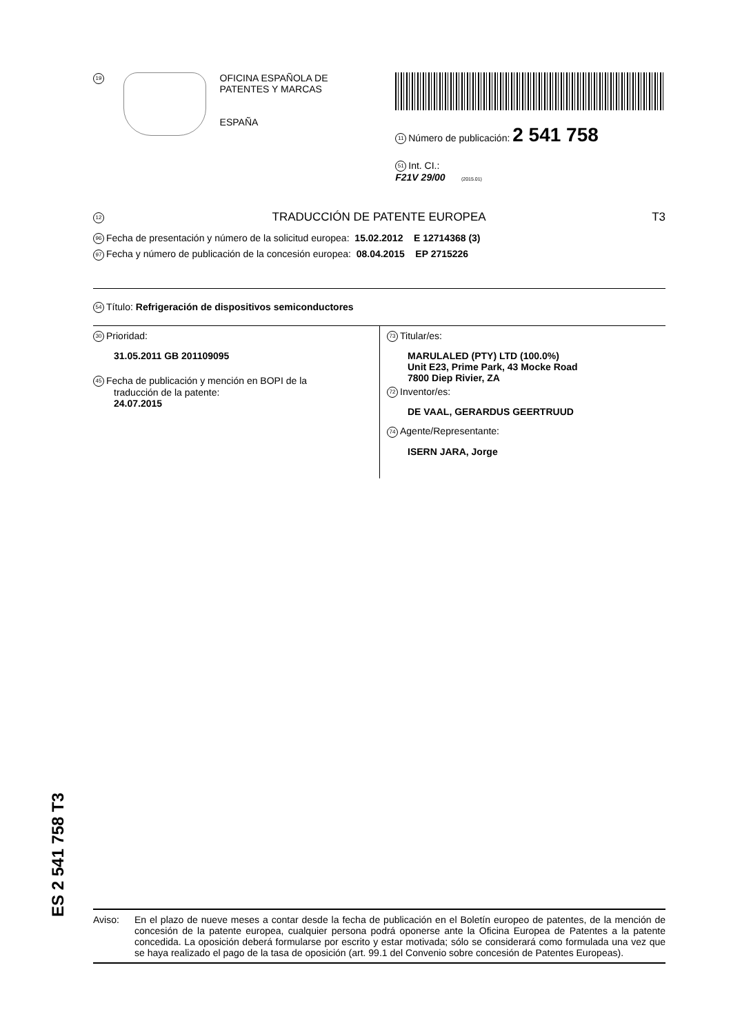19
OFICINA ESPAÑOLA DE
PATENTES Y MARCAS
ESPAÑA
11 Número de publicación: 2 541 758
51 Int. CI.:
F21V 29/00 (2015.01)
12 TRADUCCIÓN DE PATENTE EUROPEA T3
96 Fecha de presentación y número de la solicitud europea: 15.02.2012 E 12714368 (3)
97 Fecha y número de publicación de la concesión europea: 08.04.2015 EP 2715226
54 Título: Refrigeración de dispositivos semiconductores
30 Prioridad:
31.05.2011 GB 201109095
45 Fecha de publicación y mención en BOPI de la
traducción de la patente:
24.07.2015
73 Titular/es:
MARULALED (PTY) LTD (100.0%)
Unit E23, Prime Park, 43 Mocke Road
7800 Diep Rivier, ZA
72 Inventor/es:
DE VAAL, GERARDUS GEERTRUUD
74 Agente/Representante:
ISERN JARA, Jorge
ES 2 541 758 T3
Aviso: En el plazo de nueve meses a contar desde la fecha de publicación en el Boletín europeo de patentes, de la mención de concesión de la patente europea, cualquier persona podrá oponerse ante la Oficina Europea de Patentes a la patente concedida. La oposición deberá formularse por escrito y estar motivada; sólo se considerará como formulada una vez que se haya realizado el pago de la tasa de oposición (art. 99.1 del Convenio sobre concesión de Patentes Europeas).